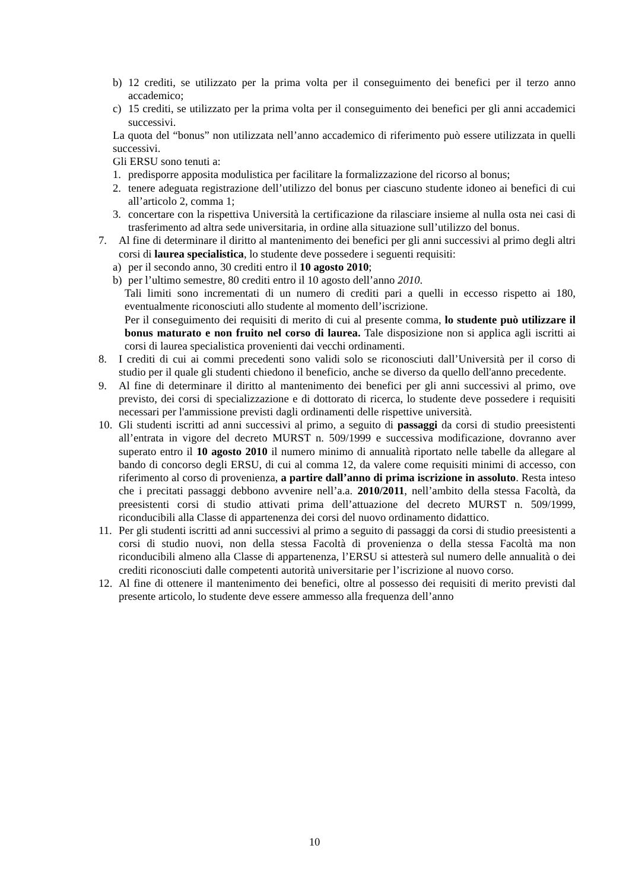b) 12 crediti, se utilizzato per la prima volta per il conseguimento dei benefici per il terzo anno accademico;
c) 15 crediti, se utilizzato per la prima volta per il conseguimento dei benefici per gli anni accademici successivi.
La quota del “bonus” non utilizzata nell’anno accademico di riferimento può essere utilizzata in quelli successivi.
Gli ERSU sono tenuti a:
1. predisporre apposita modulistica per facilitare la formalizzazione del ricorso al bonus;
2. tenere adeguata registrazione dell’utilizzo del bonus per ciascuno studente idoneo ai benefici di cui all’articolo 2, comma 1;
3. concertare con la rispettiva Università la certificazione da rilasciare insieme al nulla osta nei casi di trasferimento ad altra sede universitaria, in ordine alla situazione sull’utilizzo del bonus.
7. Al fine di determinare il diritto al mantenimento dei benefici per gli anni successivi al primo degli altri corsi di laurea specialistica, lo studente deve possedere i seguenti requisiti:
a) per il secondo anno, 30 crediti entro il 10 agosto 2010;
b) per l’ultimo semestre, 80 crediti entro il 10 agosto dell’anno 2010.
Tali limiti sono incrementati di un numero di crediti pari a quelli in eccesso rispetto ai 180, eventualmente riconosciuti allo studente al momento dell’iscrizione.
Per il conseguimento dei requisiti di merito di cui al presente comma, lo studente può utilizzare il bonus maturato e non fruito nel corso di laurea. Tale disposizione non si applica agli iscritti ai corsi di laurea specialistica provenienti dai vecchi ordinamenti.
8. I crediti di cui ai commi precedenti sono validi solo se riconosciuti dall’Università per il corso di studio per il quale gli studenti chiedono il beneficio, anche se diverso da quello dell'anno precedente.
9. Al fine di determinare il diritto al mantenimento dei benefici per gli anni successivi al primo, ove previsto, dei corsi di specializzazione e di dottorato di ricerca, lo studente deve possedere i requisiti necessari per l'ammissione previsti dagli ordinamenti delle rispettive università.
10. Gli studenti iscritti ad anni successivi al primo, a seguito di passaggi da corsi di studio preesistenti all’entrata in vigore del decreto MURST n. 509/1999 e successiva modificazione, dovranno aver superato entro il 10 agosto 2010 il numero minimo di annualità riportato nelle tabelle da allegare al bando di concorso degli ERSU, di cui al comma 12, da valere come requisiti minimi di accesso, con riferimento al corso di provenienza, a partire dall’anno di prima iscrizione in assoluto. Resta inteso che i precitati passaggi debbono avvenire nell’a.a. 2010/2011, nell’ambito della stessa Facoltà, da preesistenti corsi di studio attivati prima dell’attuazione del decreto MURST n. 509/1999, riconducibili alla Classe di appartenenza dei corsi del nuovo ordinamento didattico.
11. Per gli studenti iscritti ad anni successivi al primo a seguito di passaggi da corsi di studio preesistenti a corsi di studio nuovi, non della stessa Facoltà di provenienza o della stessa Facoltà ma non riconducibili almeno alla Classe di appartenenza, l’ERSU si attesterà sul numero delle annualità o dei crediti riconosciuti dalle competenti autorità universitarie per l’iscrizione al nuovo corso.
12. Al fine di ottenere il mantenimento dei benefici, oltre al possesso dei requisiti di merito previsti dal presente articolo, lo studente deve essere ammesso alla frequenza dell’anno
10